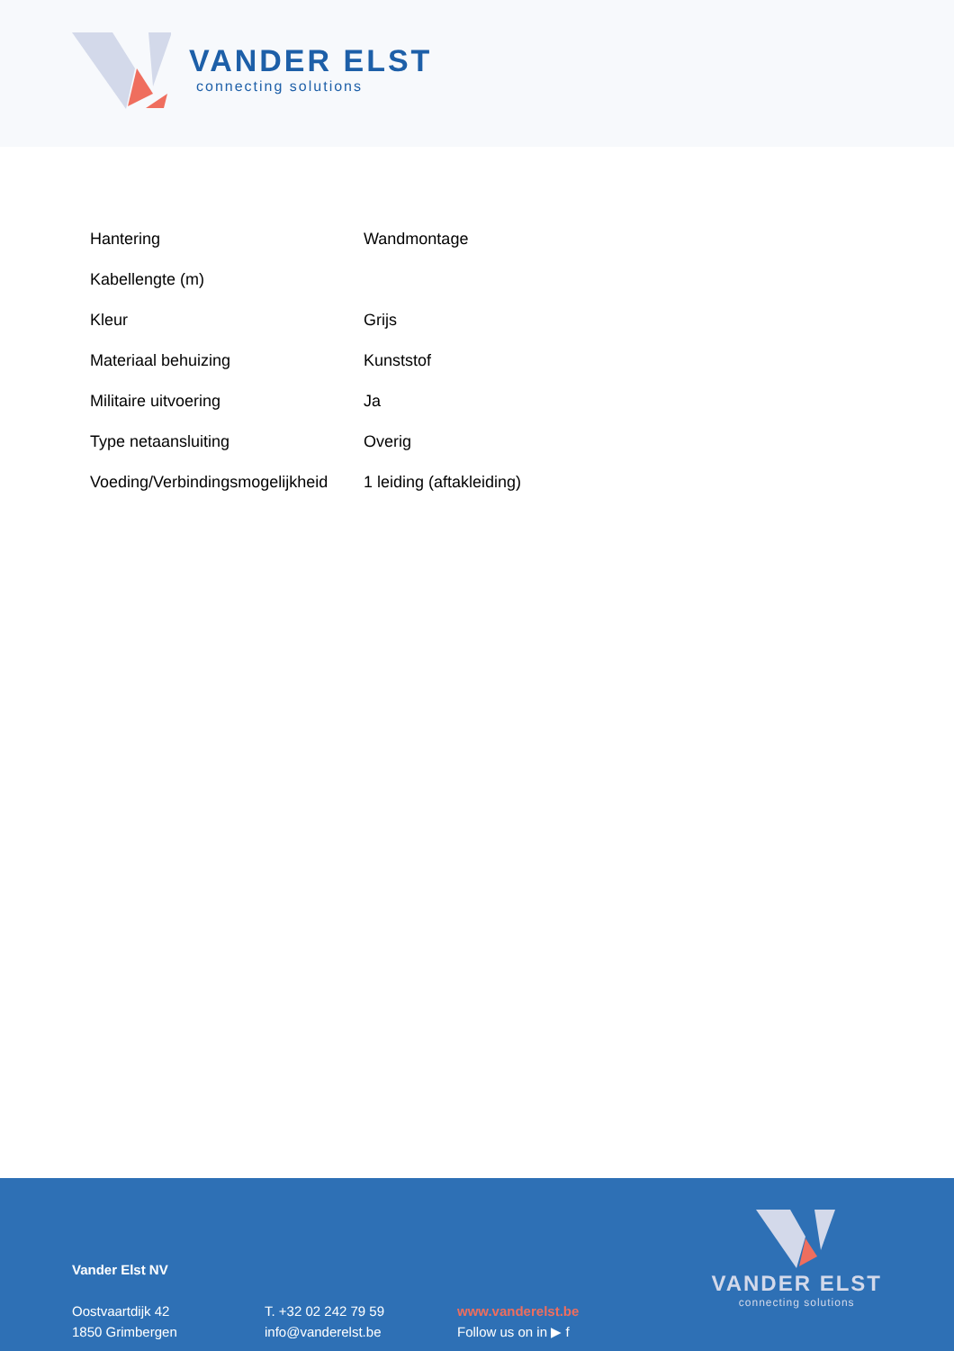VANDER ELST
connecting solutions
| Hantering | Wandmontage |
| Kabellengte (m) | |
| Kleur | Grijs |
| Materiaal behuizing | Kunststof |
| Militaire uitvoering | Ja |
| Type netaansluiting | Overig |
| Voeding/Verbindingsmogelijkheid | 1 leiding (aftakleiding) |
Vander Elst NV
Oostvaartdijk 42
1850 Grimbergen
T. +32 02 242 79 59
info@vanderelst.be
www.vanderelst.be
Follow us on in ▶ f
VANDER ELST
connecting solutions